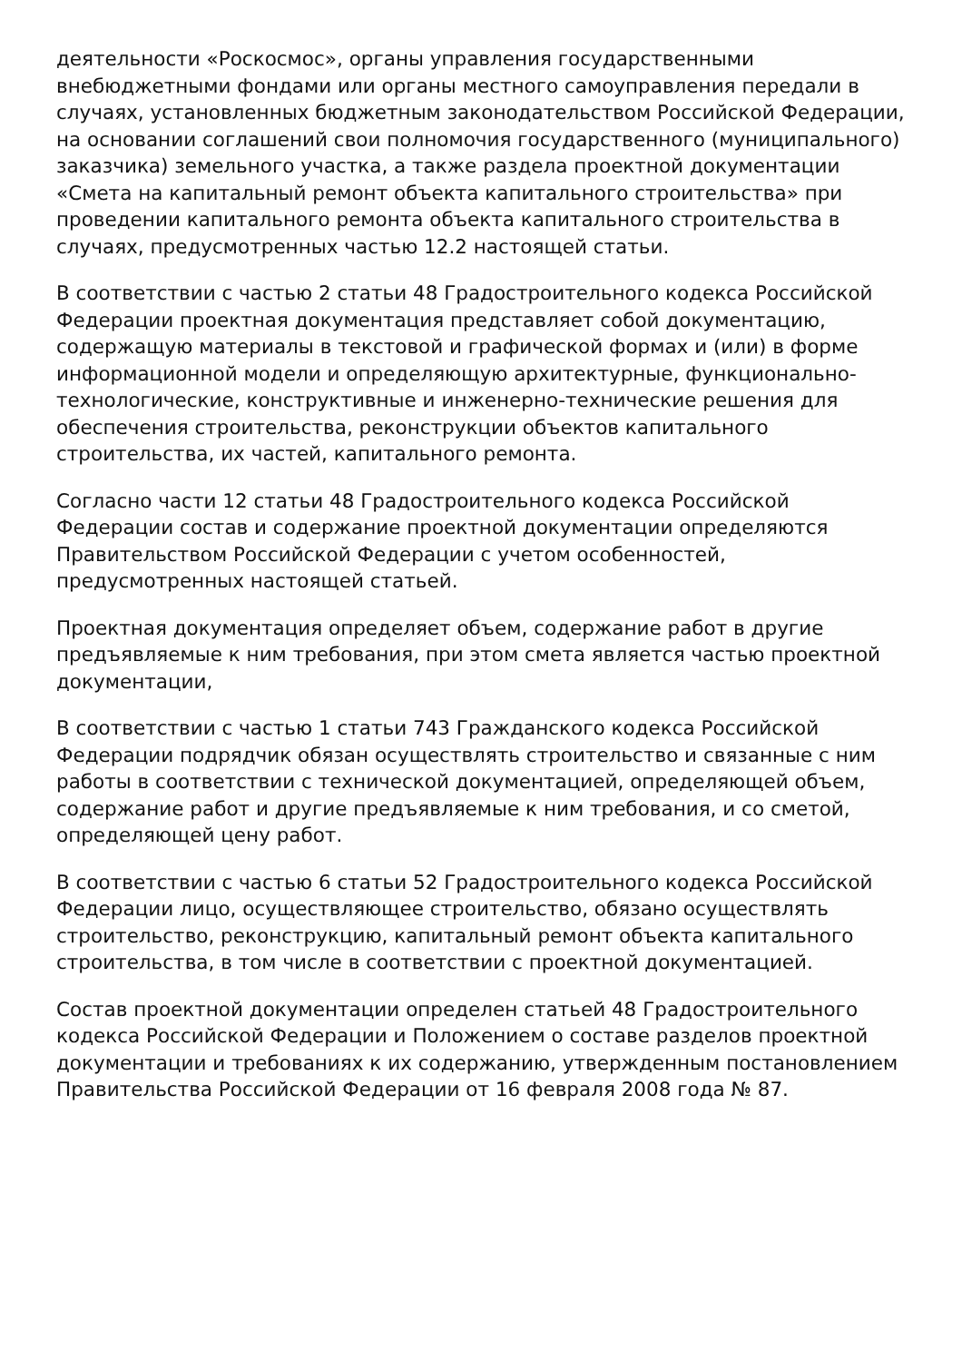деятельности «Роскосмос», органы управления государственными внебюджетными фондами или органы местного самоуправления передали в случаях, установленных бюджетным законодательством Российской Федерации, на основании соглашений свои полномочия государственного (муниципального) заказчика) земельного участка, а также раздела проектной документации «Смета на капитальный ремонт объекта капитального строительства» при проведении капитального ремонта объекта капитального строительства в случаях, предусмотренных частью 12.2 настоящей статьи.
В соответствии с частью 2 статьи 48 Градостроительного кодекса Российской Федерации проектная документация представляет собой документацию, содержащую материалы в текстовой и графической формах и (или) в форме информационной модели и определяющую архитектурные, функционально-технологические, конструктивные и инженерно-технические решения для обеспечения строительства, реконструкции объектов капитального строительства, их частей, капитального ремонта.
Согласно части 12 статьи 48 Градостроительного кодекса Российской Федерации состав и содержание проектной документации определяются Правительством Российской Федерации с учетом особенностей, предусмотренных настоящей статьей.
Проектная документация определяет объем, содержание работ в другие предъявляемые к ним требования, при этом смета является частью проектной документации,
В соответствии с частью 1 статьи 743 Гражданского кодекса Российской Федерации подрядчик обязан осуществлять строительство и связанные с ним работы в соответствии с технической документацией, определяющей объем, содержание работ и другие предъявляемые к ним требования, и со сметой, определяющей цену работ.
В соответствии с частью 6 статьи 52 Градостроительного кодекса Российской Федерации лицо, осуществляющее строительство, обязано осуществлять строительство, реконструкцию, капитальный ремонт объекта капитального строительства, в том числе в соответствии с проектной документацией.
Состав проектной документации определен статьей 48 Градостроительного кодекса Российской Федерации и Положением о составе разделов проектной документации и требованиях к их содержанию, утвержденным постановлением Правительства Российской Федерации от 16 февраля 2008 года № 87.